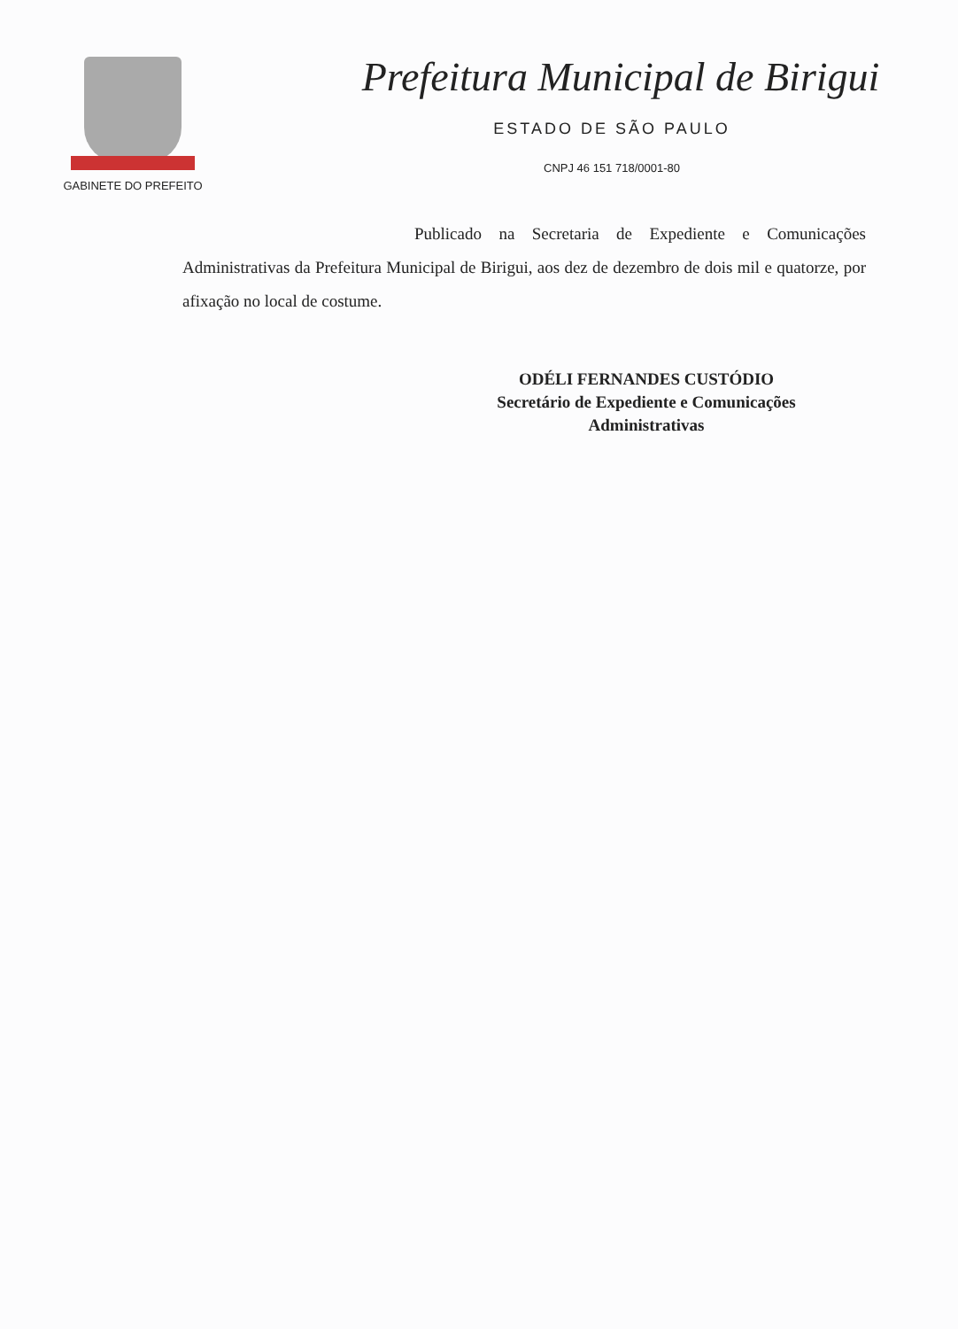GABINETE DO PREFEITO
Prefeitura Municipal de Birigui
ESTADO DE SÃO PAULO
CNPJ 46 151 718/0001-80
Publicado na Secretaria de Expediente e Comunicações Administrativas da Prefeitura Municipal de Birigui, aos dez de dezembro de dois mil e quatorze, por afixação no local de costume.
ODÉLI FERNANDES CUSTÓDIO
Secretário de Expediente e Comunicações
Administrativas